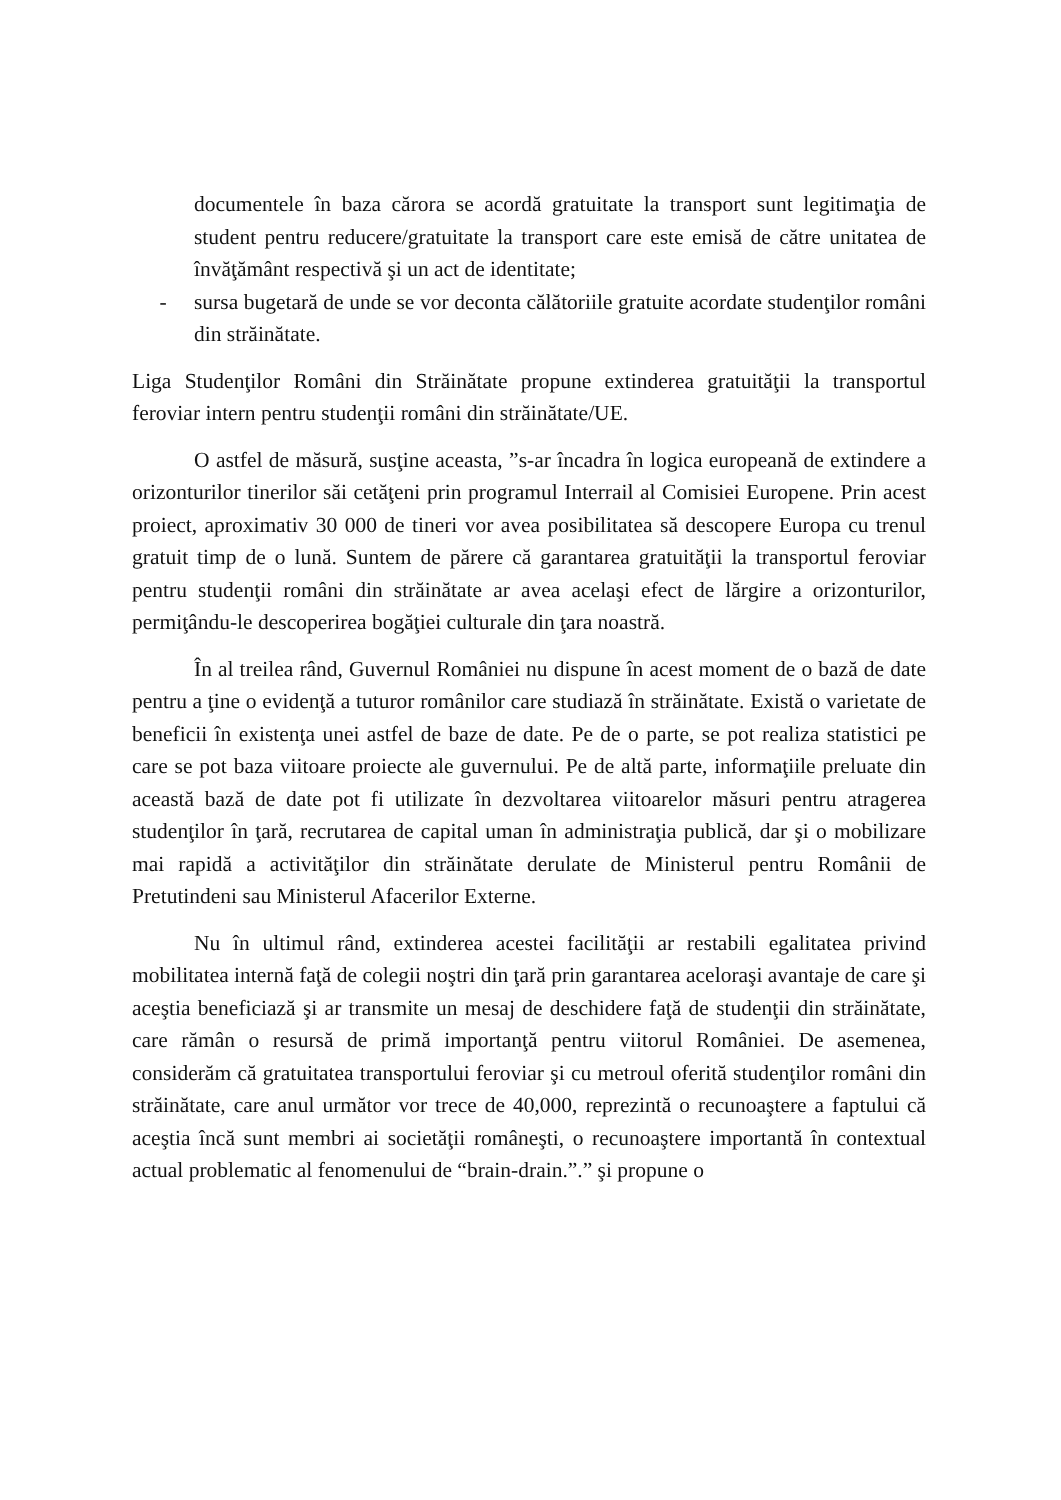documentele în baza cărora se acordă gratuitate la transport sunt legitimaţia de student pentru reducere/gratuitate la transport care este emisă de către unitatea de învăţământ respectivă şi un act de identitate;
- sursa bugetară de unde se vor deconta călătoriile gratuite acordate studenţilor români din străinătate.
Liga Studenţilor Români din Străinătate propune extinderea gratuităţii la transportul feroviar intern pentru studenţii români din străinătate/UE.
O astfel de măsură, susţine aceasta, ”s-ar încadra în logica europeană de extindere a orizonturilor tinerilor săi cetăţeni prin programul Interrail al Comisiei Europene. Prin acest proiect, aproximativ 30 000 de tineri vor avea posibilitatea să descopere Europa cu trenul gratuit timp de o lună. Suntem de părere că garantarea gratuităţii la transportul feroviar pentru studenţii români din străinătate ar avea acelaşi efect de lărgire a orizonturilor, permiţându-le descoperirea bogăţiei culturale din ţara noastră.
În al treilea rând, Guvernul României nu dispune în acest moment de o bază de date pentru a ţine o evidenţă a tuturor românilor care studiază în străinătate. Există o varietate de beneficii în existenţa unei astfel de baze de date. Pe de o parte, se pot realiza statistici pe care se pot baza viitoare proiecte ale guvernului. Pe de altă parte, informaţiile preluate din această bază de date pot fi utilizate în dezvoltarea viitoarelor măsuri pentru atragerea studenţilor în ţară, recrutarea de capital uman în administraţia publică, dar şi o mobilizare mai rapidă a activităţilor din străinătate derulate de Ministerul pentru Românii de Pretutindeni sau Ministerul Afacerilor Externe.
Nu în ultimul rând, extinderea acestei facilităţii ar restabili egalitatea privind mobilitatea internă faţă de colegii noştri din ţară prin garantarea aceloraşi avantaje de care şi aceştia beneficiază şi ar transmite un mesaj de deschidere faţă de studenţii din străinătate, care rămân o resursă de primă importanţă pentru viitorul României. De asemenea, considerăm că gratuitatea transportului feroviar şi cu metroul oferită studenţilor români din străinătate, care anul următor vor trece de 40,000, reprezintă o recunoaştere a faptului că aceştia încă sunt membri ai societăţii româneşti, o recunoaştere importantă în contextual actual problematic al fenomenului de “brain-drain.”.” şi propune o